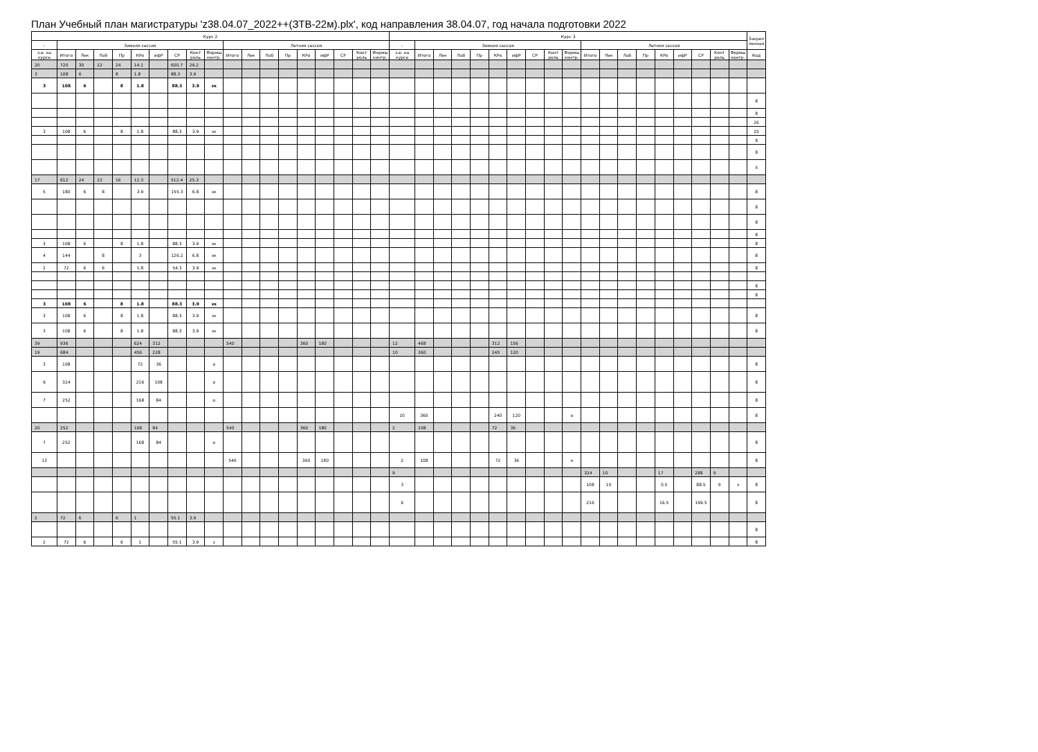План Учебный план магистратуры 'z38.04.07_2022++(ЗТВ-22м).plx', код направления 38.04.07, год начала подготовки 2022
| Курс 2 | | | | | | | | | | | | | | | | | | | Курс 3 | | | | | | | | | | | | | | | | | | | Закреп ленная |
| --- | --- | --- | --- | --- | --- | --- | --- | --- | --- | --- | --- | --- | --- | --- | --- | --- | --- | --- | --- | --- | --- | --- | --- | --- | --- | --- | --- | --- | --- | --- | --- | --- | --- | --- | --- | --- | --- | --- |
| - | Зимняя сессия | | | | | | | | | Летняя сессия | | | | | | | | | - | Зимняя сессия | | | | | | | | | Летняя сессия | | | | | | | | | |
| з.е. на курсе | Итого | Лек | Лаб | Пр | КРо | ифР | СР | Конт роль | Формы контр. | Итого | Лек | Лаб | Пр | КРо | ифР | СР | Конт роль | Формы контр. | з.е. на курсе | Итого | Лек | Лаб | Пр | КРо | ифР | СР | Конт роль | Формы контр. | Итого | Лек | Лаб | Пр | КРо | ифР | СР | Конт роль | Формы контр. | Код |
| 20 | 720 | 30 | 22 | 24 | 14.1 | | 600.7 | 29.2 | | | | | | | | | | | | | | | | | | | | | | | | | | | | | | |
| 3 | 108 | 6 | | 8 | 1.8 | | 88.3 | 3.9 | | | | | | | | | | | | | | | | | | | | | | | | | | | | | | |
| 3 | 108 | 6 | | 8 | 1.8 | | 88.3 | 3.9 | зк | | | | | | | | | | | | | | | | | | | | | | | | | | | | | |
| | | | | | | | | | | | | | | | | | | | | | | | | | | | | | | | | | | | | | | 8 |
| | | | | | | | | | | | | | | | | | | | | | | | | | | | | | | | | | | | | | | 8 |
| | | | | | | | | | | | | | | | | | | | | | | | | | | | | | | | | | | | | | | 26 |
| 3 | 108 | 6 | | 8 | 1.8 | | 88.3 | 3.9 | зк | | | | | | | | | | | | | | | | | | | | | | | | | | | | | 25 |
| | | | | | | | | | | | | | | | | | | | | | | | | | | | | | | | | | | | | | | 8 |
| | | | | | | | | | | | | | | | | | | | | | | | | | | | | | | | | | | | | | | 8 |
| | | | | | | | | | | | | | | | | | | | | | | | | | | | | | | | | | | | | | | 5 |
| 17 | 612 | 24 | 22 | 16 | 12.3 | | 512.4 | 25.3 | | | | | | | | | | | | | | | | | | | | | | | | | | | | | | |
| 5 | 180 | 6 | 8 | | 3.9 | | 155.3 | 6.8 | эк | | | | | | | | | | | | | | | | | | | | | | | | | | | | | 8 |
| | | | | | | | | | | | | | | | | | | | | | | | | | | | | | | | | | | | | | | 8 |
| | | | | | | | | | | | | | | | | | | | | | | | | | | | | | | | | | | | | | | 8 |
| | | | | | | | | | | | | | | | | | | | | | | | | | | | | | | | | | | | | | | 8 |
| 3 | 108 | 6 | | 8 | 1.8 | | 88.3 | 3.9 | эк | | | | | | | | | | | | | | | | | | | | | | | | | | | | | 8 |
| 4 | 144 | | 8 | | 3 | | 126.2 | 6.8 | эк | | | | | | | | | | | | | | | | | | | | | | | | | | | | | 8 |
| 2 | 72 | 6 | 6 | | 1.8 | | 54.3 | 3.9 | зк | | | | | | | | | | | | | | | | | | | | | | | | | | | | | 8 |
| | | | | | | | | | | | | | | | | | | | | | | | | | | | | | | | | | | | | | | 8 |
| | | | | | | | | | | | | | | | | | | | | | | | | | | | | | | | | | | | | | | 8 |
| 3 | 108 | 6 | | 8 | 1.8 | | 88.3 | 3.9 | зк | | | | | | | | | | | | | | | | | | | | | | | | | | | | | |
| 3 | 108 | 6 | | 8 | 1.8 | | 88.3 | 3.9 | зк | | | | | | | | | | | | | | | | | | | | | | | | | | | | | 8 |
| 3 | 108 | 6 | | 8 | 1.8 | | 88.3 | 3.9 | зк | | | | | | | | | | | | | | | | | | | | | | | | | | | | | 8 |
| 39 | 936 | | | | 624 | 312 | | | | 540 | | | | 360 | 180 | | | | 12 | 468 | | | | 312 | 156 | | | | | | | | | | | | | |
| 19 | 684 | | | | 456 | 228 | | | | | | | | | | | | | 10 | 360 | | | | 240 | 120 | | | | | | | | | | | | | |
| 3 | 108 | | | | 72 | 36 | | | о | | | | | | | | | | | | | | | | | | | | | | | | | | | | | 8 |
| 9 | 324 | | | | 216 | 108 | | | о | | | | | | | | | | | | | | | | | | | | | | | | | | | | | 8 |
| 7 | 252 | | | | 168 | 84 | | | о | | | | | | | | | | | | | | | | | | | | | | | | | | | | | 8 |
| | | | | | | | | | | | | | | | | | | | 10 | 360 | | | | 240 | 120 | | | о | | | | | | | | | | 8 |
| 20 | 252 | | | | 168 | 84 | | | | 540 | | | | 360 | 180 | | | | 2 | 108 | | | | 72 | 36 | | | | | | | | | | | | | |
| 7 | 252 | | | | 168 | 84 | | | о | | | | | | | | | | | | | | | | | | | | | | | | | | | | | 8 |
| 13 | | | | | | | | | | 540 | | | | 360 | 180 | | | | 2 | 108 | | | | 72 | 36 | | | о | | | | | | | | | | 8 |
| | | | | | | | | | | | | | | | | | | | 9 | | | | | | | | | | 324 | 10 | | | 17 | | 288 | 9 | | |
| | | | | | | | | | | | | | | | | | | | 3 | | | | | | | | | | 108 | 10 | | | 0.5 | | 88.5 | 9 | э | 8 |
| | | | | | | | | | | | | | | | | | | | 6 | | | | | | | | | | 216 | | | | 16.5 | | 199.5 | | | 8 |
| 2 | 72 | 6 | | 6 | 1 | | 55.1 | 3.9 | | | | | | | | | | | | | | | | | | | | | | | | | | | | | | |
| | | | | | | | | | | | | | | | | | | | | | | | | | | | | | | | | | | | | | | 8 |
| 2 | 72 | 6 | | 6 | 1 | | 55.1 | 3.9 | з | | | | | | | | | | | | | | | | | | | | | | | | | | | | | 8 |